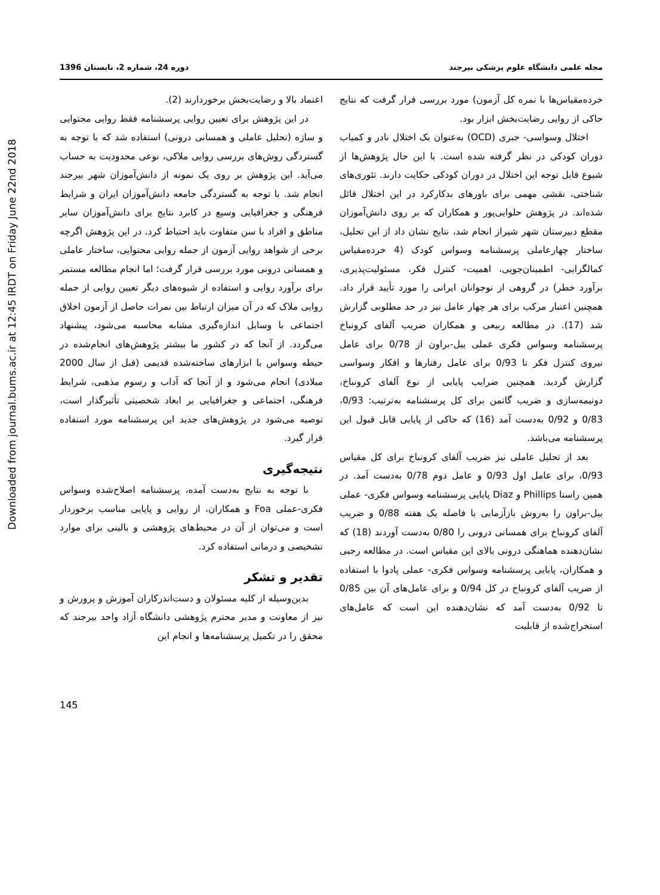Downloaded from journal.bums.ac.ir at 12:45 IRDT on Friday June 22nd 2018
مجله علمی دانشگاه علوم پزشکی بیرجند دوره 24، شماره 2، تابستان 1396
خرده‌مقیاس‌ها با نمره کل آزمون) مورد بررسی قرار گرفت که نتایج حاکی از روایی رضایت‌بخش ابزار بود.
اختلال وسواسی- جبری (OCD) به‌عنوان یک اختلال نادر و کمیاب دوران کودکی در نظر گرفته شده است. با این حال پژوهش‌ها از شیوع قابل توجه این اختلال در دوران کودکی حکایت دارند. تئوری‌های شناختی، نقشی مهمی برای باورهای بدکارکرد در این اختلال قائل شده‌اند. در پژوهش حلوایی‌پور و همکاران که بر روی دانش‌آموزان مقطع دبیرستان شهر شیراز انجام شد، نتایج نشان داد از این تحلیل، ساختار چهارعاملی پرسشنامه وسواس کودک (4 خرده‌مقیاس کمالگرایی- اطمینان‌جویی، اهمیت- کنترل فکر، مسئولیت‌پذیری، برآورد خطر) در گروهی از نوجوانان ایرانی را مورد تأیید قرار داد. همچنین اعتبار مرکب برای هر چهار عامل نیز در حد مطلوبی گزارش شد (17). در مطالعه ربیعی و همکاران ضریب آلفای کرونباخ پرسشنامه وسواس فکری عملی ییل-براون از 0/78 برای عامل نیروی کنترل فکر تا 0/93 برای عامل رفتارها و افکار وسواسی گزارش گردید. همچنین ضرایب پایایی از نوع آلفای کرونباخ، دونیمه‌سازی و ضریب گاتمن برای کل پرسشنامه به‌ترتیب: 0/93، 0/83 و 0/92 به‌دست آمد (16) که حاکی از پایایی قابل قبول این پرسشنامه می‌باشد.
بعد از تحلیل عاملی نیز ضریب آلفای کرونباخ برای کل مقیاس 0/93، برای عامل اول 0/93 و عامل دوم 0/78 به‌دست آمد. در همین راستا Phillips و Diaz پایایی پرسشنامه وسواس فکری- عملی ییل-براون را به‌روش بازآزمایی با فاصله یک هفته 0/88 و ضریب آلفای کرونباخ برای همسانی درونی را 0/80 به‌دست آوردند (18) که نشان‌دهنده هماهنگی درونی بالای این مقیاس است. در مطالعه رجبی و همکاران، پایایی پرسشنامه وسواس فکری- عملی پادوا با استفاده از ضریب آلفای کرونباخ در کل 0/94 و برای عامل‌های آن بین 0/85 تا 0/92 به‌دست آمد که نشان‌دهنده این است که عامل‌های استخراج‌شده از قابلیت
اعتماد بالا و رضایت‌بخش برخوردارند (2).
در این پژوهش برای تعیین روایی پرسشنامه فقط روایی محتوایی و سازه (تحلیل عاملی و همسانی درونی) استفاده شد که با توجه به گستردگی روش‌های بررسی روایی ملاکی، نوعی محدودیت به حساب می‌آید. این پژوهش بر روی یک نمونه از دانش‌آموزان شهر بیرجند انجام شد. با توجه به گستردگی جامعه دانش‌آموزان ایران و شرایط فرهنگی و جغرافیایی وسیع در کابرد نتایج برای دانش‌آموزان سایر مناطق و افراد با سن متفاوت باید احتیاط کرد. در این پژوهش اگرچه برخی از شواهد روایی آزمون از جمله روایی محتوایی، ساختار عاملی و همسانی درونی مورد بررسی قرار گرفت؛ اما انجام مطالعه مستمر برای برآورد روایی و استفاده از شیوه‌های دیگر تعیین روایی از جمله روایی ملاک که در آن میزان ارتباط بین نمرات حاصل از آزمون اخلاق اجتماعی با وسایل اندازه‌گیری مشابه محاسبه می‌شود، پیشنهاد می‌گردد. از آنجا که در کشور ما بیشتر پژوهش‌های انجام‌شده در حیطه وسواس با ابزارهای ساخته‌شده قدیمی (قبل از سال 2000 میلادی) انجام می‌شود و از آنجا که آداب و رسوم مذهبی، شرایط فرهنگی، اجتماعی و جغرافیایی بر ابعاد شخصیتی تأثیرگذار است، توصیه می‌شود در پژوهش‌های جدید این پرسشنامه مورد استفاده قرار گیرد.
نتیجه‌گیری
با توجه به نتایج به‌دست آمده، پرسشنامه اصلاح‌شده وسواس فکری-عملی Foa و همکاران، از روایی و پایایی مناسب برخوردار است و می‌توان از آن در محیط‌های پژوهشی و بالینی برای موارد تشخیصی و درمانی استفاده کرد.
تقدیر و تشکر
بدین‌وسیله از کلیه مسئولان و دست‌اندرکاران آموزش و پرورش و نیز از معاونت و مدیر محترم پژوهشی دانشگاه آزاد واحد بیرجند که محقق را در تکمیل پرسشنامه‌ها و انجام این
145